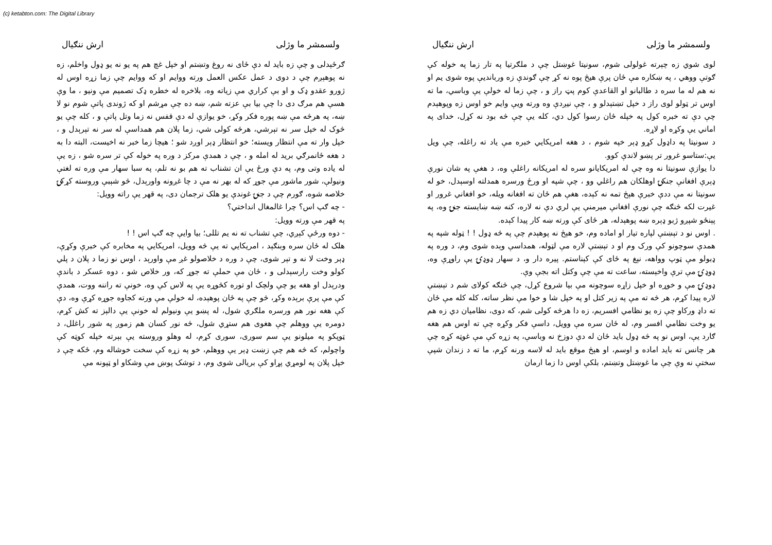(c) ketabton.com: The Digital Library
ولسمشر ما وژلی ارش ننګیال
لوی شوي زه چېرته غولولی شوم، سونیتا غوښتل چې د ملګرتیا په تار زما په خوله کې ګوتې ووهي ، په ښکاره مې ځان پرې هیڅ پوه نه کړ چې ګوندې زه وربانديې پوه شوی یم او نه هم له ما سره د طالبانو او القاعدې کوم پټ راز و ، چې زما له خولې یې وباسي، ما ته اوس تر ټولو لوی راز د خپل تښتېدلو و ، چې نیږدې وه ورته ویې وایم خو اوس زه وپوهېدم چې دې ته خبره کول په خپله ځان رسوا کول دي، کله یې چې څه بود نه کړل، خدای په اماني یې وکړه او لاړه.
د سونیتا په داډول کړو ډېر خپه شوم ، د هغه امریکایي خبره مې یاد ته راغله، چې ویل یې:ستاسو غرور تر پښو لاندې کوو.
دا یوازې سونیتا نه وه چې له امریکایانو سره له امریکانه راغلې وه، د هغې په شان نورې ډېرې افغانې جنکۍ اوهلکان هم راغلي وو ، چې شپه او ورځ ورسره همدلته اوسېدل، خو له سونیتا نه مې ددې خبرې هېڅ تمه نه کېده، هغې هم ځان ته افغانه ویله، خو افغاني غرور او غیرت لکه څنګه چې نورې افغانې میرمنې یې لري دې نه لاره، کنه ښه ښایسته جنۍ وه، په پېنځو شپږو ژبو ډېره ښه پوهېدله، هر ځای کې ورته ښه کار پیدا کېده.
. اوس نو د تېښتې لپاره تیار او اماده وم، خو هېڅ نه پوهېدم چې په څه ډول ! ! ټوله شپه په همدې سوچونو کې ورک وم او د تېښتې لاره مې لټوله، همداسې وېده شوی وم، د وره په ډبولو مې ټوپ وواهه، نېغ په ځای کې کېناستم. پیره دار و، د سهار ډوډۍ یې راوړې وه، ډوډۍ مې ترې واخېسته، ساعت ته مې چې وکتل اته بجې وې.
ډوډۍ مې و خوړه او خپل زاړه سوچونه مې بیا شروع کړل، چې څنګه کولای شم د تېښتې لاره پیدا کړم، هر څه ته مې په زیر کتل او په خپل شا و خوا مې نظر ساته، کله کله مې ځان ته داډ ورکاو چې زه یو نظامي افسریم، زه دا هرڅه کولی شم، که دوی، نظامیان دي زه هم یو وخت نظامي افسر وم، له ځان سره مې وویل، داسې فکر وکړه چې ته اوس هم هغه ګارد یې، اوس نو په څه ډول باید ځان له دې دوزخ نه وباسې، په زړه کې مې غوټه کړه چې هر چانس ته باید اماده و اوسم، او هېڅ موقع باید له لاسه ورنه کړم، ما ته د زندان شپې سختې نه وې چې ما غوښتل وتښتم، بلکې اوس دا زما ارمان
ولسمشر ما وژلی ارش ننګیال
ګرځېدلی و چې زه باید له دې ځای نه روغ وتښتم او خپل غچ هم په یو نه یو ډول واخلم، زه نه پوهېږم چې د دوی د عمل عکس العمل ورته ووایم او که ووایم چې زما زړه اوس له ژورو عقدو ډک و او بې کراري مې زیاته وه، بلاخره له خطره ډک تصمیم مې ونیو ، ما وې هسې هم مرګ دی دا چې بیا بې عزته شم، ښه ده چې مړشم او که ژوندی پاتې شوم نو لا ښه، په هرڅه مې ښه پوره فکر وکړ، خو یوازې له دې قفس نه زما وتل پاتې و ، کله چې یو څوک له خپل سر نه تېرشي، هرڅه کولی شي، زما پلان هم همداسې له سر نه تېرېدل و ، خپل وار ته مې انتظار ویسته؛ خو انتظار ډېر اوږد شو ؛ هیچا زما خبر نه اخیست، البته دا به د هغه ځانمرګي برید له امله و ، چې د همدې مرکز د وره په خوله کې تر سره شو ، زه یې له یاده وتی وم، په دې ورځ یې ان تشناب ته هم بو نه تلم، په سبا سهار مې وره ته لغتې ونیولې، شور ماشور مې جوړ که له بهر نه مې د چا غږونه واورېدل، څو شېبې وروسته کړکۍ خلاصه شوه، ګورم چې د جنۍ غوندې یو هلک ترجمان دی، په قهر یې راته وویل:
- چه ګپ اس؟ چرا غالمغال انداختي؟
په قهر مې ورته وویل:
- دوه ورځې کېږي، چې تشناب ته نه یم تللی؛ بیا وایې چه ګپ اس ! !
هلک له ځان سره وبنګېد ، امریکایي ته یې څه وویل، امریکایي په مخابره کې خبرې وکړې، ډېر وخت لا نه و تېر شوی، چې د وره د خلاصولو غږ مې واورېد ، اوس نو زما د پلان د پلي کولو وخت رارسېدلی و ، ځان مې حملې ته جوړ که، ور خلاص شو ، دوه عسکر د باندې ودرېدل او هغه یو چې ولچک او توره کڅوړه یې په لاس کې وه، خونې ته راننه ووت، همدې کې مې پرې برېده وکړ، څو چې په ځان پوهېده، له خولې مې ورته کجاوه جوړه کړې وه، دې کې هغه نور هم ورسره ملګري شول، له پښو یې ونیولم له خونې یې دالېز ته کش کړم، دومره یې ووهلم چې هغوی هم ستړي شول، څه نور کسان هم زموږ په شور راغلل، د ټوپکو په میلونو یې سم سوری، سوری کړم، له وهلو وروسته یې بېرته خپله کوټه کې واچولم، که څه هم چې زښت ډېر یې ووهلم، خو په زړه کې سخت خوشاله وم، ځکه چې د خپل پلان په لومړي پړاو کې بریالی شوی وم، د توشک پوښ مې وشکاو او ټپونه مې